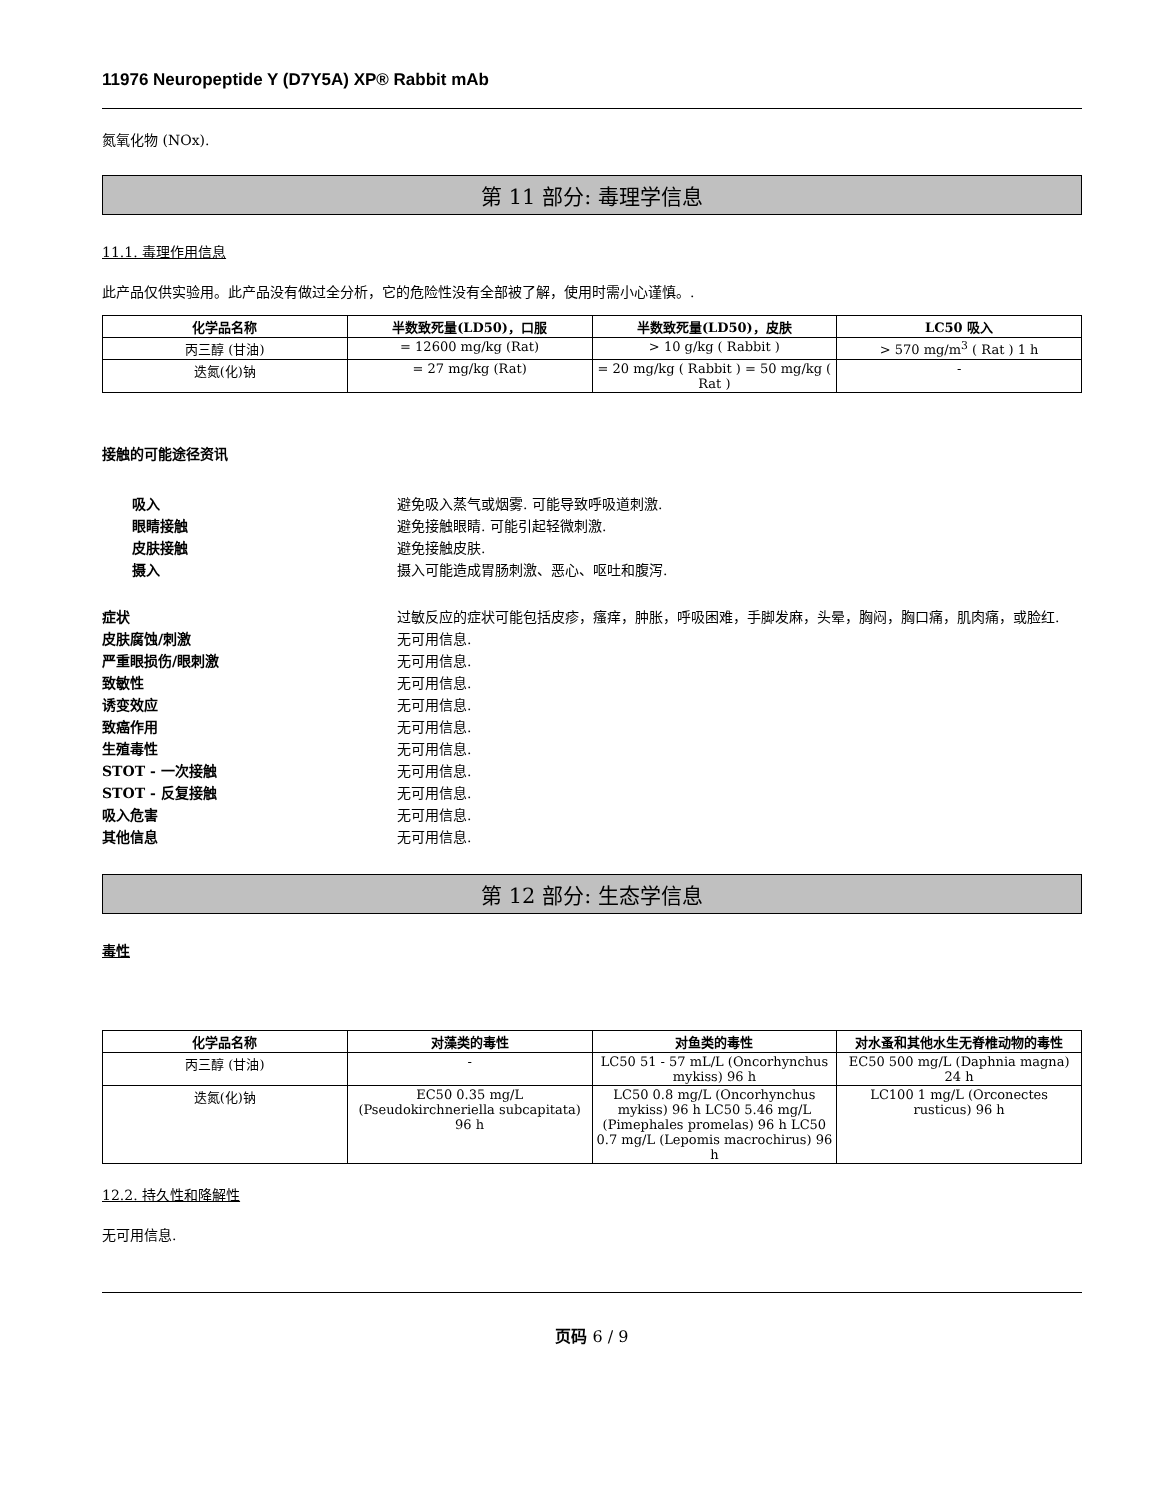11976 Neuropeptide Y (D7Y5A) XP® Rabbit mAb
氮氧化物 (NOx).
第 11 部分: 毒理学信息
11.1. 毒理作用信息
此产品仅供实验用。此产品没有做过全分析，它的危险性没有全部被了解，使用时需小心谨慎。.
| 化学品名称 | 半数致死量(LD50)，口服 | 半数致死量(LD50)，皮肤 | LC50 吸入 |
| --- | --- | --- | --- |
| 丙三醇 (甘油) | = 12600 mg/kg (Rat) | > 10 g/kg ( Rabbit ) | > 570 mg/m<sup>3</sup> ( Rat ) 1 h |
| 迭氮(化)钠 | = 27 mg/kg (Rat) | = 20 mg/kg ( Rabbit ) = 50 mg/kg ( Rat ) | - |
接触的可能途径资讯
吸入 避免吸入蒸气或烟雾. 可能导致呼吸道刺激.
眼睛接触 避免接触眼睛. 可能引起轻微刺激.
皮肤接触 避免接触皮肤.
摄入 摄入可能造成胃肠刺激、恶心、呕吐和腹泻.
症状 过敏反应的症状可能包括皮疹，瘙痒，肿胀，呼吸困难，手脚发麻，头晕，胸闷，胸口痛，肌肉痛，或脸红.
皮肤腐蚀/刺激 无可用信息.
严重眼损伤/眼刺激 无可用信息.
致敏性 无可用信息.
诱变效应 无可用信息.
致癌作用 无可用信息.
生殖毒性 无可用信息.
STOT - 一次接触 无可用信息.
STOT - 反复接触 无可用信息.
吸入危害 无可用信息.
其他信息 无可用信息.
第 12 部分: 生态学信息
毒性
| 化学品名称 | 对藻类的毒性 | 对鱼类的毒性 | 对水蚤和其他水生无脊椎动物的毒性 |
| --- | --- | --- | --- |
| 丙三醇 (甘油) | - | LC50 51 - 57 mL/L (Oncorhynchus mykiss) 96 h | EC50 500 mg/L (Daphnia magna) 24 h |
| 迭氮(化)钠 | EC50 0.35 mg/L (Pseudokirchneriella subcapitata) 96 h | LC50 0.8 mg/L (Oncorhynchus mykiss) 96 h LC50 5.46 mg/L (Pimephales promelas) 96 h LC50 0.7 mg/L (Lepomis macrochirus) 96 h | LC100 1 mg/L (Orconectes rusticus) 96 h |
12.2. 持久性和降解性
无可用信息.
页码 6 / 9